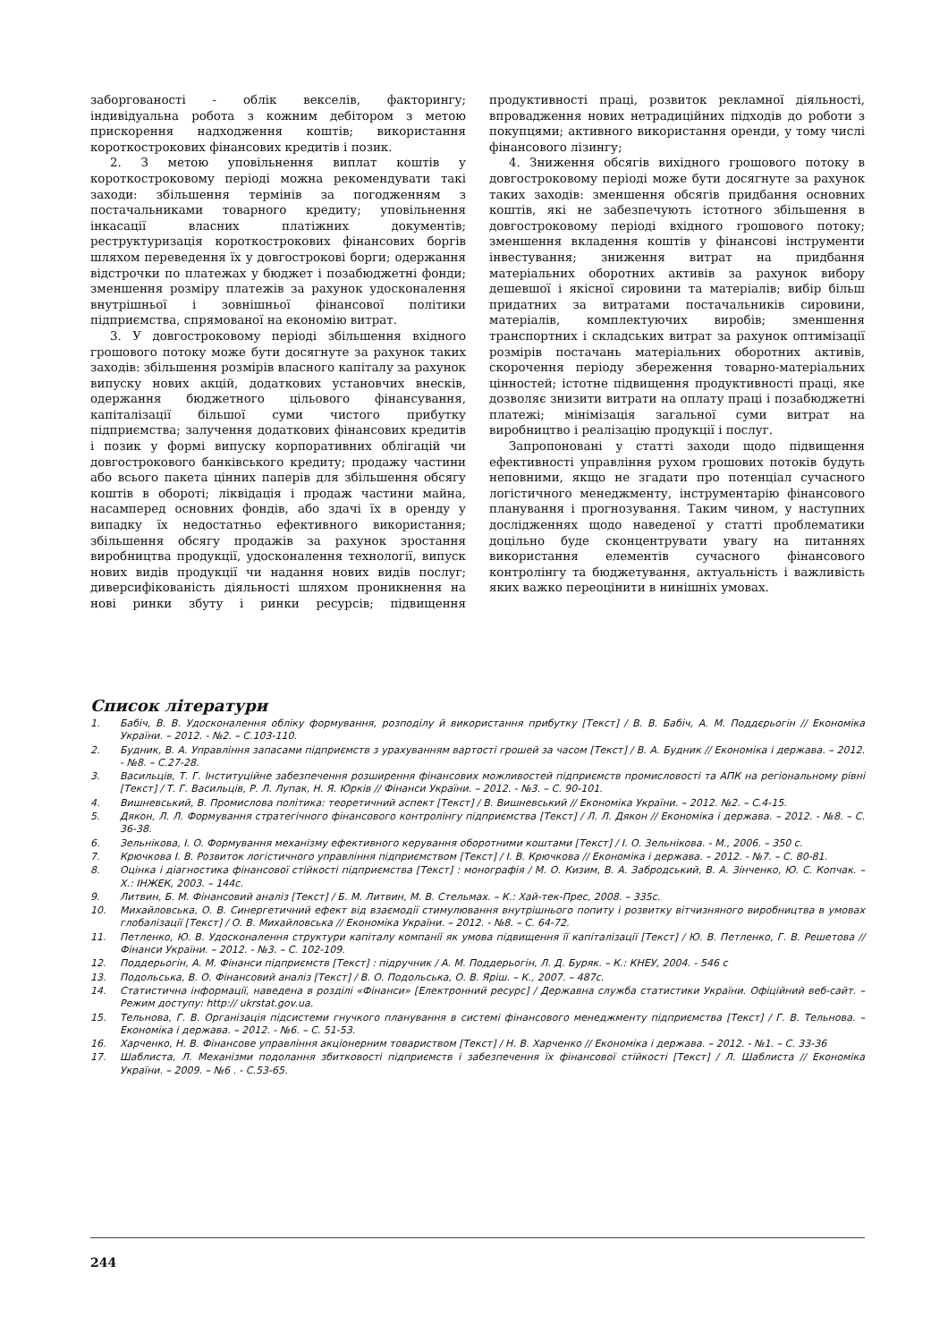заборгованості - облік векселів, факторингу; індивідуальна робота з кожним дебітором з метою прискорення надходження коштів; використання короткострокових фінансових кредитів і позик.
2. З метою уповільнення виплат коштів у короткостроковому періоді можна рекомендувати такі заходи: збільшення термінів за погодженням з постачальниками товарного кредиту; уповільнення інкасації власних платіжних документів; реструктуризація короткострокових фінансових боргів шляхом переведення їх у довгострокові борги; одержання відстрочки по платежах у бюджет і позабюджетні фонди; зменшення розміру платежів за рахунок удосконалення внутрішньої і зовнішньої фінансової політики підприємства, спрямованої на економію витрат.
3. У довгостроковому періоді збільшення вхідного грошового потоку може бути досягнуте за рахунок таких заходів: збільшення розмірів власного капіталу за рахунок випуску нових акцій, додаткових установчих внесків, одержання бюджетного цільового фінансування, капіталізації більшої суми чистого прибутку підприємства; залучення додаткових фінансових кредитів і позик у формі випуску корпоративних облігацій чи довгострокового банківського кредиту; продажу частини або всього пакета цінних паперів для збільшення обсягу коштів в обороті; ліквідація і продаж частини майна, насамперед основних фондів, або здачі їх в оренду у випадку їх недостатньо ефективного використання; збільшення обсягу продажів за рахунок зростання виробництва продукції, удосконалення технології, випуск нових видів продукції чи надання нових видів послуг; диверсифікованість діяльності шляхом проникнення на нові ринки збуту і ринки ресурсів; підвищення продуктивності праці, розвиток рекламної діяльності, впровадження нових нетрадиційних підходів до роботи з покупцями; активного використання оренди, у тому числі фінансового лізингу;
4. Зниження обсягів вихідного грошового потоку в довгостроковому періоді може бути досягнуте за рахунок таких заходів: зменшення обсягів придбання основних коштів, які не забезпечують істотного збільшення в довгостроковому періоді вхідного грошового потоку; зменшення вкладення коштів у фінансові інструменти інвестування; зниження витрат на придбання матеріальних оборотних активів за рахунок вибору дешевшої і якісної сировини та матеріалів; вибір більш придатних за витратами постачальників сировини, матеріалів, комплектуючих виробів; зменшення транспортних і складських витрат за рахунок оптимізації розмірів постачань матеріальних оборотних активів, скорочення періоду збереження товарно-матеріальних цінностей; істотне підвищення продуктивності праці, яке дозволяє знизити витрати на оплату праці і позабюджетні платежі; мінімізація загальної суми витрат на виробництво і реалізацію продукції і послуг.
Запропоновані у статті заходи щодо підвищення ефективності управління рухом грошових потоків будуть неповними, якщо не згадати про потенціал сучасного логістичного менеджменту, інструментарію фінансового планування і прогнозування. Таким чином, у наступних дослідженнях щодо наведеної у статті проблематики доцільно буде сконцентрувати увагу на питаннях використання елементів сучасного фінансового контролінгу та бюджетування, актуальність і важливість яких важко переоцінити в нинішніх умовах.
Список літератури
1. Бабіч, В. В. Удосконалення обліку формування, розподілу й використання прибутку [Текст] / В. В. Бабіч, А. М. Поддєрьогін // Економіка України. – 2012. - №2. – С.103-110.
2. Будник, В. А. Управління запасами підприємств з урахуванням вартості грошей за часом [Текст] / В. А. Будник // Економіка і держава. – 2012. - №8. – С.27-28.
3. Васильців, Т. Г. Інституційне забезпечення розширення фінансових можливостей підприємств промисловості та АПК на регіональному рівні [Текст] / Т. Г. Васильців, Р. Л. Лупак, Н. Я. Юрків // Фінанси України. – 2012. - №3. – С. 90-101.
4. Вишневський, В. Промислова політика: теоретичний аспект [Текст] / В. Вишневський // Економіка України. – 2012. №2. – С.4-15.
5. Дякон, Л. Л. Формування стратегічного фінансового контролінгу підприємства [Текст] / Л. Л. Дякон // Економіка і держава. – 2012. - №8. – С. 36-38.
6. Зельнікова, І. О. Формування механізму ефективного керування оборотними коштами [Текст] / І. О. Зельнікова. - М., 2006. – 350 с.
7. Крючкова І. В. Розвиток логістичного управління підприємством [Текст] / І. В. Крючкова // Економіка і держава. – 2012. - №7. – С. 80-81.
8. Оцінка і діагностика фінансової стійкості підприємства [Текст] : монографія / М. О. Кизим, В. А. Забродський, В. А. Зінченко, Ю. С. Копчак. – Х.: ІНЖЕК, 2003. – 144с.
9. Литвин, Б. М. Фінансовий аналіз [Текст] / Б. М. Литвин, М. В. Стельмах. – К.: Хай-тек-Прес, 2008. – 335с.
10. Михайловська, О. В. Синергетичний ефект від взаємодії стимулювання внутрішнього попиту і розвитку вітчизняного виробництва в умовах глобалізації [Текст] / О. В. Михайловська // Економіка України. – 2012. - №8. – С. 64-72.
11. Петленко, Ю. В. Удосконалення структури капіталу компанії як умова підвищення її капіталізації [Текст] / Ю. В. Петленко, Г. В. Решетова // Фінанси України. – 2012. - №3. – С. 102-109.
12. Поддерьогін, А. М. Фінанси підприємств [Текст] : підручник / А. М. Поддерьогін, Л. Д. Буряк. – К.: КНЕУ, 2004. - 546 с
13. Подольська, В. О. Фінансовий аналіз [Текст] / В. О. Подольська, О. В. Яріш. – К., 2007. – 487с.
14. Статистична інформації, наведена в розділі «Фінанси» [Електронний ресурс] / Державна служба статистики України. Офіційний веб-сайт. – Режим доступу: http:// ukrstat.gov.ua.
15. Тельнова, Г. В. Організація підсистеми гнучкого планування в системі фінансового менеджменту підприємства [Текст] / Г. В. Тельнова. – Економіка і держава. – 2012. - №6. – С. 51-53.
16. Харченко, Н. В. Фінансове управління акціонерним товариством [Текст] / Н. В. Харченко // Економіка і держава. – 2012. - №1. – С. 33-36
17. Шаблиста, Л. Механізми подолання збитковості підприємств і забезпечення їх фінансової стійкості [Текст] / Л. Шаблиста // Економіка України. – 2009. – №6 . - С.53-65.
244